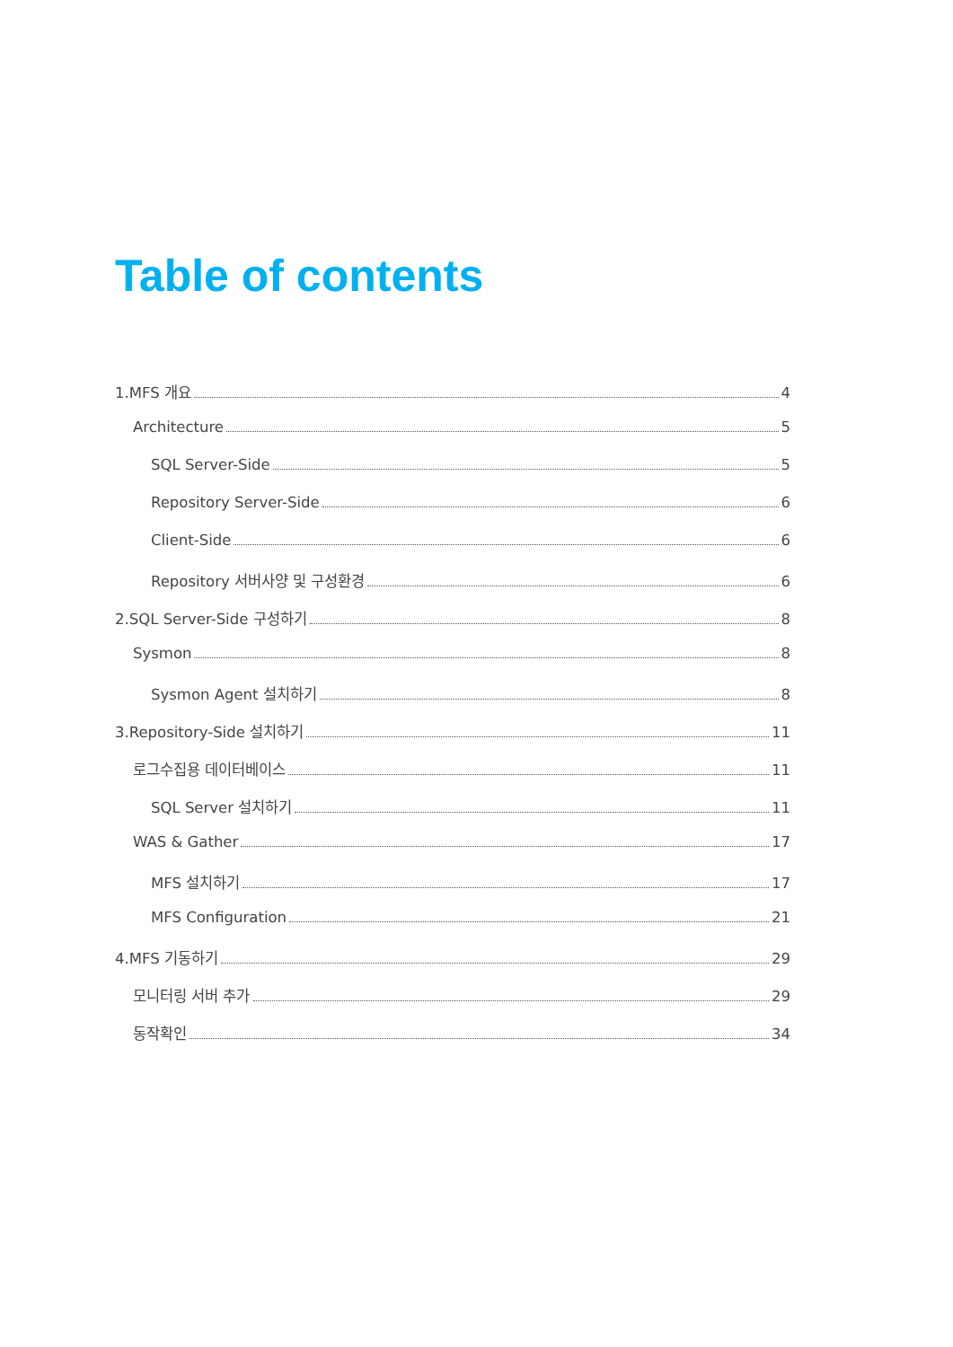Table of contents
1.MFS 개요 4
Architecture 5
SQL Server-Side 5
Repository Server-Side 6
Client-Side 6
Repository 서버사양 및 구성환경 6
2.SQL Server-Side 구성하기 8
Sysmon 8
Sysmon Agent 설치하기 8
3.Repository-Side 설치하기 11
로그수집용 데이터베이스 11
SQL Server 설치하기 11
WAS & Gather 17
MFS 설치하기 17
MFS Configuration 21
4.MFS 기동하기 29
모니터링 서버 추가 29
동작확인 34